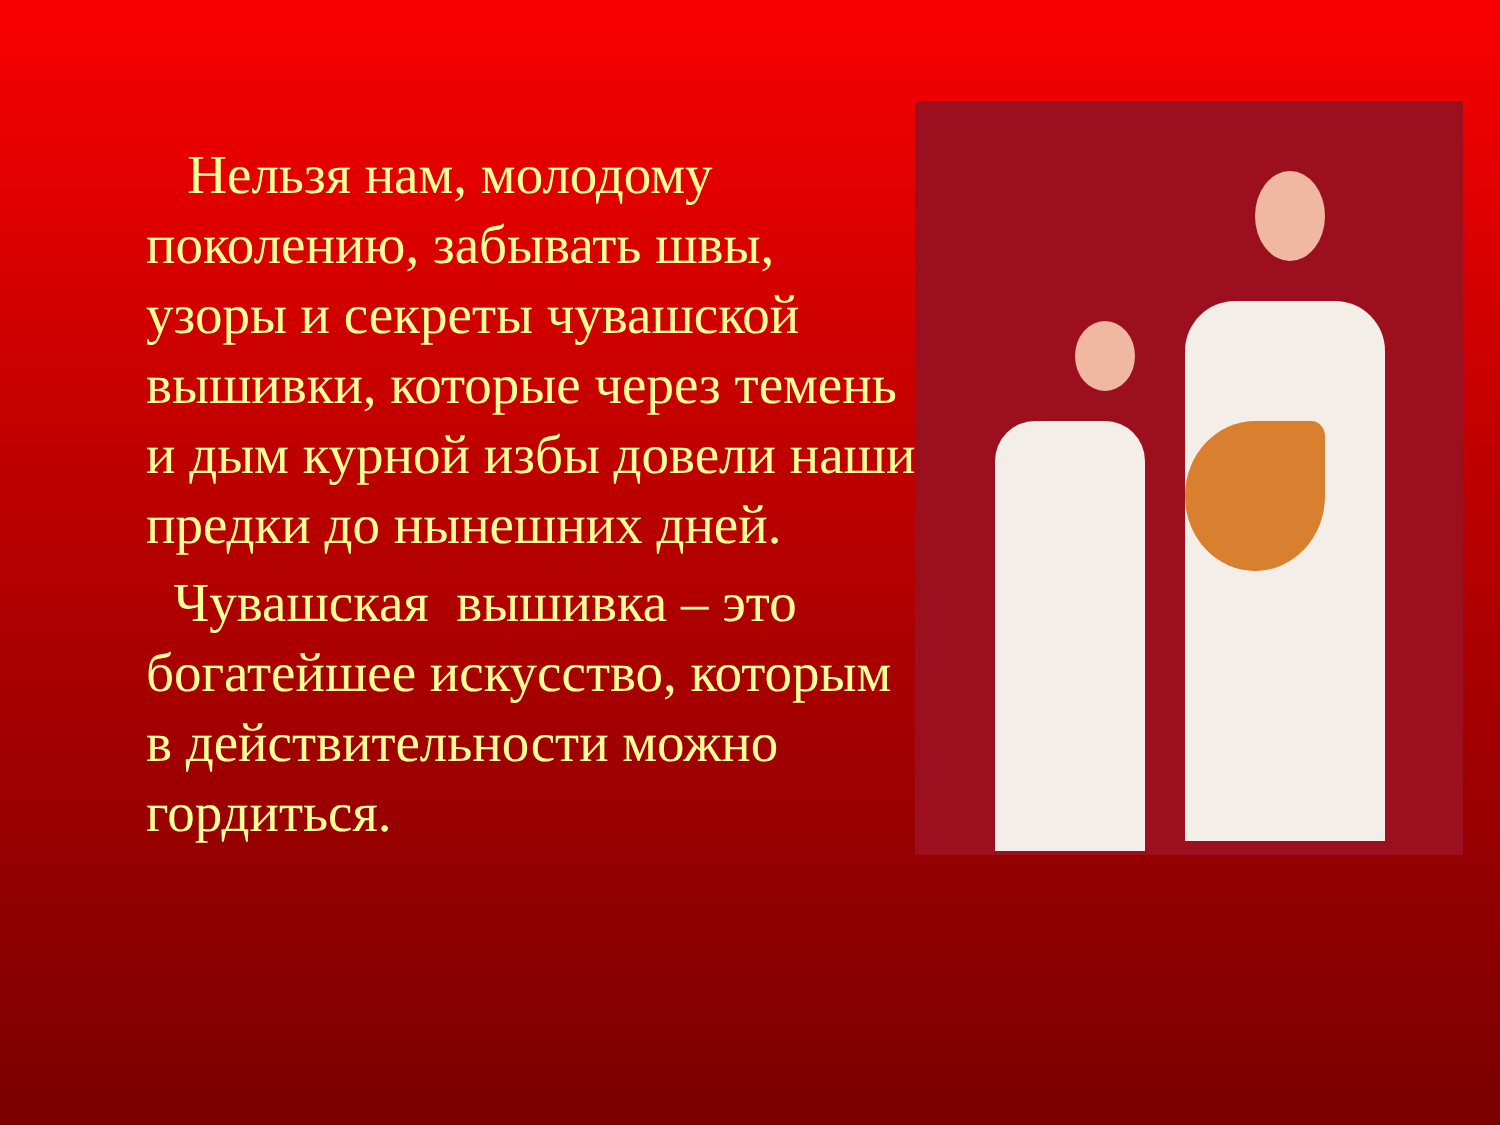Нельзя нам, молодому поколению, забывать швы, узоры и секреты чувашской вышивки, которые через темень и дым курной избы довели наши предки до нынешних дней.
Чувашская вышивка – это богатейшее искусство, которым в действительности можно гордиться.